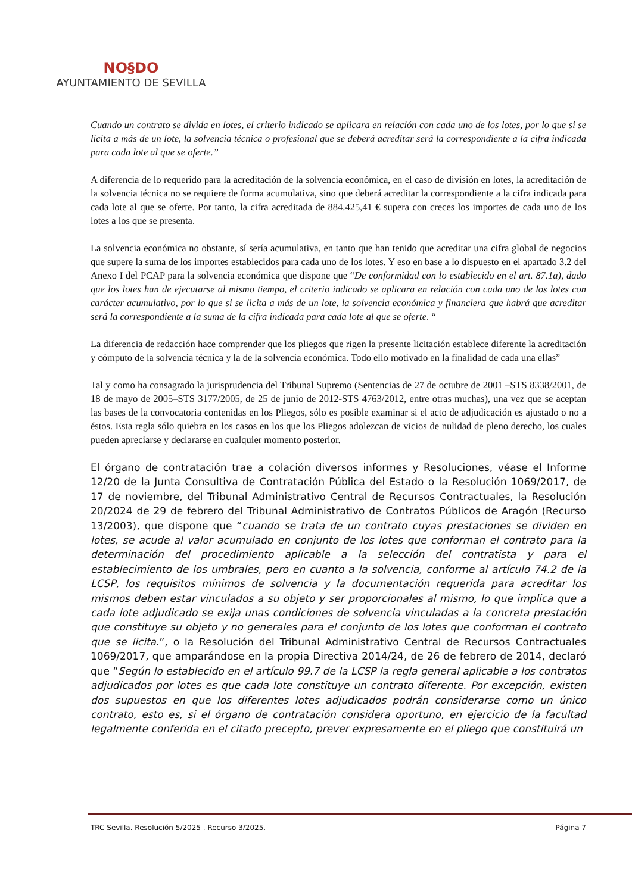NO§DO
AYUNTAMIENTO DE SEVILLA
Cuando un contrato se divida en lotes, el criterio indicado se aplicara en relación con cada uno de los lotes, por lo que si se licita a más de un lote, la solvencia técnica o profesional que se deberá acreditar será la correspondiente a la cifra indicada para cada lote al que se oferte.”
A diferencia de lo requerido para la acreditación de la solvencia económica, en el caso de división en lotes, la acreditación de la solvencia técnica no se requiere de forma acumulativa, sino que deberá acreditar la correspondiente a la cifra indicada para cada lote al que se oferte. Por tanto, la cifra acreditada de 884.425,41 € supera con creces los importes de cada uno de los lotes a los que se presenta.
La solvencia económica no obstante, sí sería acumulativa, en tanto que han tenido que acreditar una cifra global de negocios que supere la suma de los importes establecidos para cada uno de los lotes. Y eso en base a lo dispuesto en el apartado 3.2 del Anexo I del PCAP para la solvencia económica que dispone que “De conformidad con lo establecido en el art. 87.1a), dado que los lotes han de ejecutarse al mismo tiempo, el criterio indicado se aplicara en relación con cada uno de los lotes con carácter acumulativo, por lo que si se licita a más de un lote, la solvencia económica y financiera que habrá que acreditar será la correspondiente a la suma de la cifra indicada para cada lote al que se oferte. “
La diferencia de redacción hace comprender que los pliegos que rigen la presente licitación establece diferente la acreditación y cómputo de la solvencia técnica y la de la solvencia económica. Todo ello motivado en la finalidad de cada una ellas”
Tal y como ha consagrado la jurisprudencia del Tribunal Supremo (Sentencias de 27 de octubre de 2001 –STS 8338/2001, de 18 de mayo de 2005–STS 3177/2005, de 25 de junio de 2012-STS 4763/2012, entre otras muchas), una vez que se aceptan las bases de la convocatoria contenidas en los Pliegos, sólo es posible examinar si el acto de adjudicación es ajustado o no a éstos. Esta regla sólo quiebra en los casos en los que los Pliegos adolezcan de vicios de nulidad de pleno derecho, los cuales pueden apreciarse y declararse en cualquier momento posterior.
El órgano de contratación trae a colación diversos informes y Resoluciones, véase el Informe 12/20 de la Junta Consultiva de Contratación Pública del Estado o la Resolución 1069/2017, de 17 de noviembre, del Tribunal Administrativo Central de Recursos Contractuales, la Resolución 20/2024 de 29 de febrero del Tribunal Administrativo de Contratos Públicos de Aragón (Recurso 13/2003), que dispone que “cuando se trata de un contrato cuyas prestaciones se dividen en lotes, se acude al valor acumulado en conjunto de los lotes que conforman el contrato para la determinación del procedimiento aplicable a la selección del contratista y para el establecimiento de los umbrales, pero en cuanto a la solvencia, conforme al artículo 74.2 de la LCSP, los requisitos mínimos de solvencia y la documentación requerida para acreditar los mismos deben estar vinculados a su objeto y ser proporcionales al mismo, lo que implica que a cada lote adjudicado se exija unas condiciones de solvencia vinculadas a la concreta prestación que constituye su objeto y no generales para el conjunto de los lotes que conforman el contrato que se licita.”, o la Resolución del Tribunal Administrativo Central de Recursos Contractuales 1069/2017, que amparándose en la propia Directiva 2014/24, de 26 de febrero de 2014, declaró que “Según lo establecido en el artículo 99.7 de la LCSP la regla general aplicable a los contratos adjudicados por lotes es que cada lote constituye un contrato diferente. Por excepción, existen dos supuestos en que los diferentes lotes adjudicados podrán considerarse como un único contrato, esto es, si el órgano de contratación considera oportuno, en ejercicio de la facultad legalmente conferida en el citado precepto, prever expresamente en el pliego que constituirá un
TRC Sevilla. Resolución 5/2025 . Recurso 3/2025. Página 7